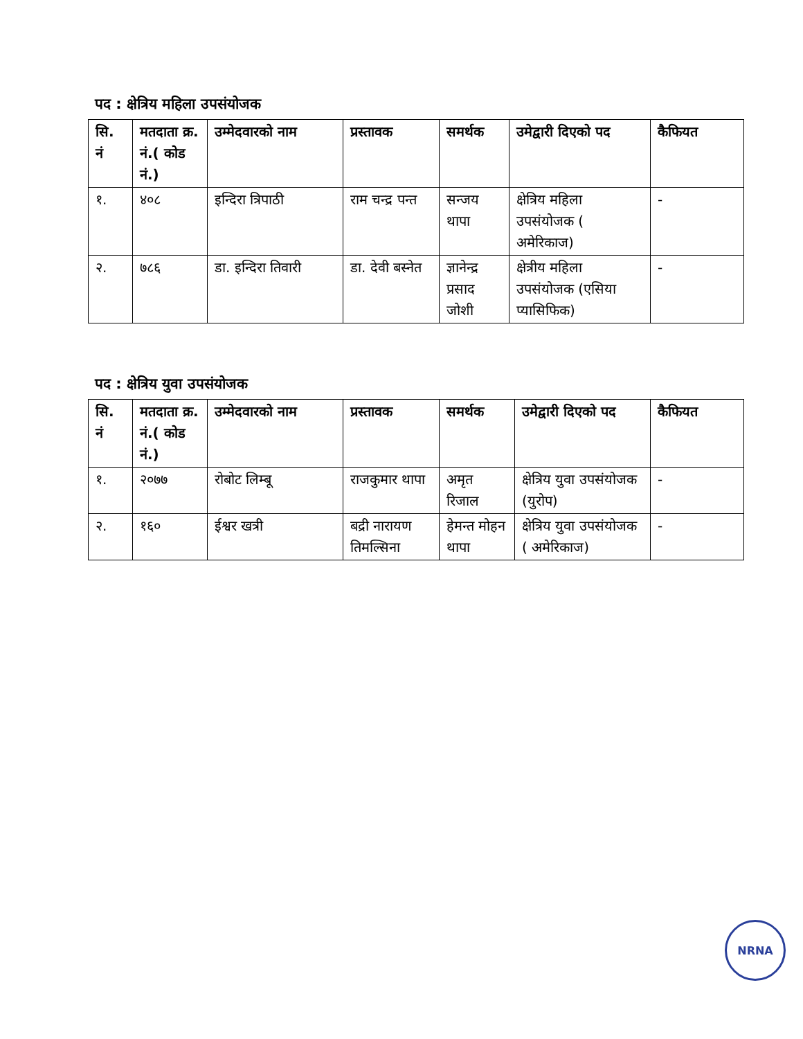पद : क्षेत्रिय महिला उपसंयोजक
| सि. नं | मतदाता क्र. नं.( कोड नं.) | उम्मेदवारको नाम | प्रस्तावक | समर्थक | उमेद्वारी दिएको पद | कैफियत |
| --- | --- | --- | --- | --- | --- | --- |
| १. | ४०८ | इन्दिरा त्रिपाठी | राम चन्द्र पन्त | सन्जय थापा | क्षेत्रिय महिला उपसंयोजक ( अमेरिकाज) | - |
| २. | ७८६ | डा. इन्दिरा तिवारी | डा. देवी बस्नेत | ज्ञानेन्द्र प्रसाद जोशी | क्षेत्रीय महिला उपसंयोजक (एसिया प्यासिफिक) | - |
पद : क्षेत्रिय युवा उपसंयोजक
| सि. नं | मतदाता क्र. नं.( कोड नं.) | उम्मेदवारको नाम | प्रस्तावक | समर्थक | उमेद्वारी दिएको पद | कैफियत |
| --- | --- | --- | --- | --- | --- | --- |
| १. | २०७७ | रोबोट लिम्बू | राजकुमार थापा | अमृत रिजाल | क्षेत्रिय युवा उपसंयोजक (युरोप) | - |
| २. | १६० | ईश्वर खत्री | बद्री नारायण तिमल्सिना | हेमन्त मोहन थापा | क्षेत्रिय युवा उपसंयोजक ( अमेरिकाज) | - |
NRNA